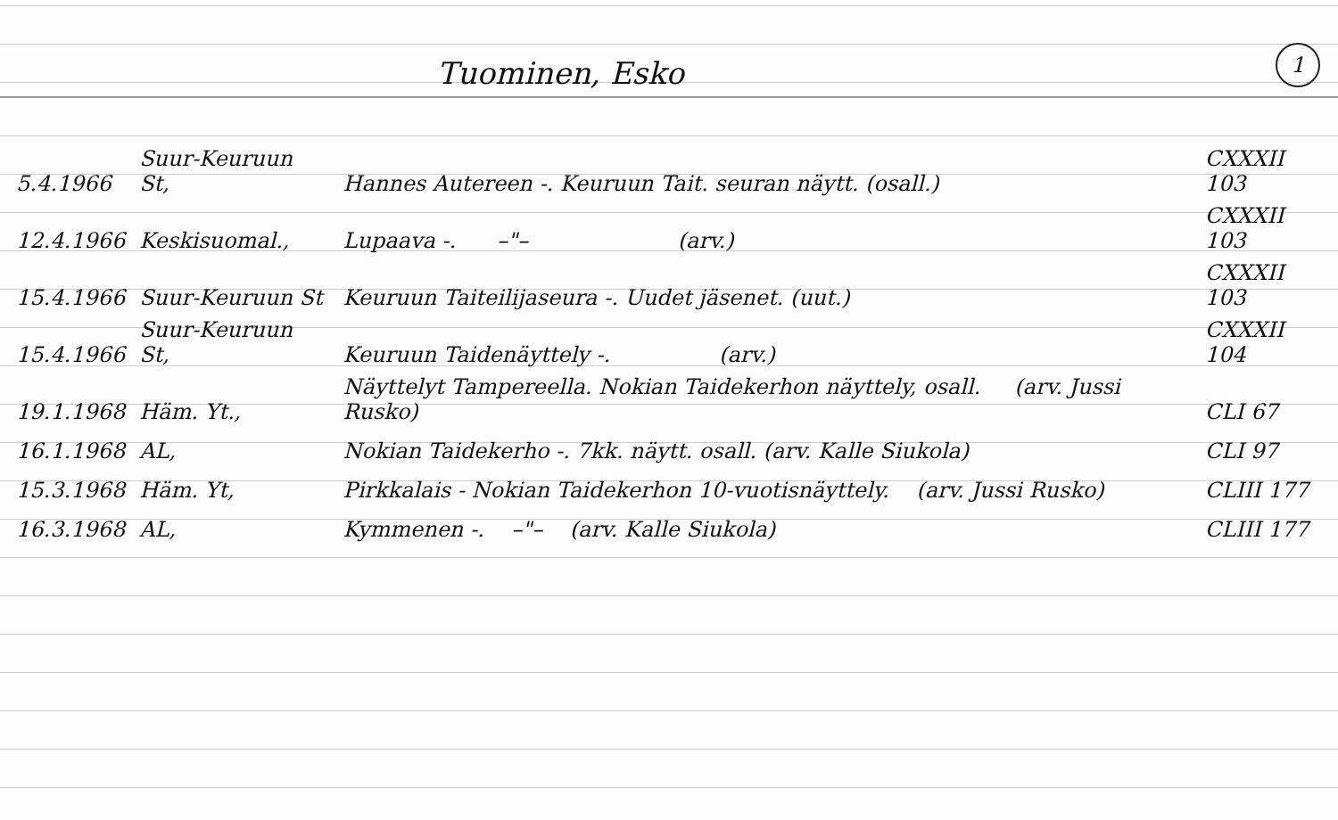Tuominen, Esko
1
| 5.4.1966 | Suur-Keuruun St, | Hannes Autereen -. Keuruun Tait. seuran näytt. (osall.) | CXXXII 103 |
| 12.4.1966 | Keskisuomal., | Lupaava -. –"– (arv.) | CXXXII 103 |
| 15.4.1966 | Suur-Keuruun St | Keuruun Taiteilijaseura -. Uudet jäsenet. (uut.) | CXXXII 103 |
| 15.4.1966 | Suur-Keuruun St, | Keuruun Taidenäyttely -. (arv.) | CXXXII 104 |
| 19.1.1968 | Häm. Yt., | Näyttelyt Tampereella. Nokian Taidekerhon näyttely, osall. (arv. Jussi Rusko) | CLI 67 |
| 16.1.1968 | AL, | Nokian Taidekerho -. 7kk. näytt. osall. (arv. Kalle Siukola) | CLI 97 |
| 15.3.1968 | Häm. Yt, | Pirkkalais - Nokian Taidekerhon 10-vuotisnäyttely. (arv. Jussi Rusko) | CLIII 177 |
| 16.3.1968 | AL, | Kymmenen -. –"– (arv. Kalle Siukola) | CLIII 177 |